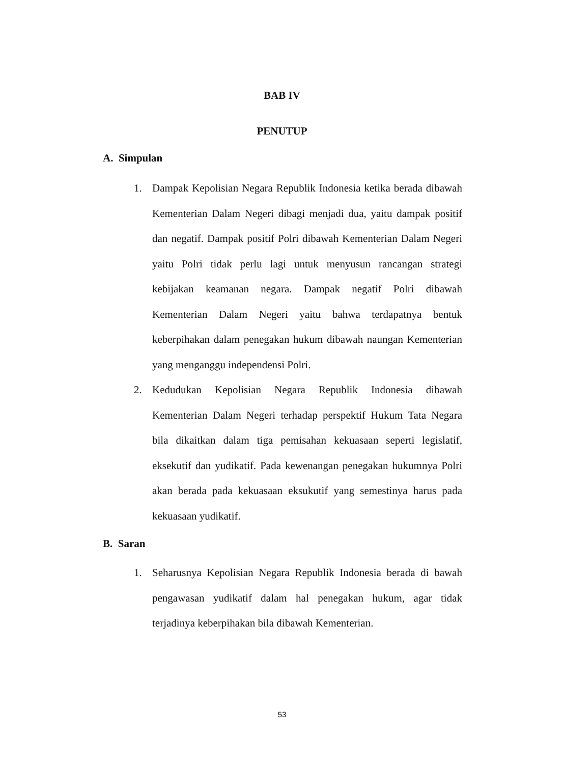BAB IV
PENUTUP
A. Simpulan
1. Dampak Kepolisian Negara Republik Indonesia ketika berada dibawah Kementerian Dalam Negeri dibagi menjadi dua, yaitu dampak positif dan negatif. Dampak positif Polri dibawah Kementerian Dalam Negeri yaitu Polri tidak perlu lagi untuk menyusun rancangan strategi kebijakan keamanan negara. Dampak negatif Polri dibawah Kementerian Dalam Negeri yaitu bahwa terdapatnya bentuk keberpihakan dalam penegakan hukum dibawah naungan Kementerian yang menganggu independensi Polri.
2. Kedudukan Kepolisian Negara Republik Indonesia dibawah Kementerian Dalam Negeri terhadap perspektif Hukum Tata Negara bila dikaitkan dalam tiga pemisahan kekuasaan seperti legislatif, eksekutif dan yudikatif. Pada kewenangan penegakan hukumnya Polri akan berada pada kekuasaan eksukutif yang semestinya harus pada kekuasaan yudikatif.
B. Saran
1. Seharusnya Kepolisian Negara Republik Indonesia berada di bawah pengawasan yudikatif dalam hal penegakan hukum, agar tidak terjadinya keberpihakan bila dibawah Kementerian.
53